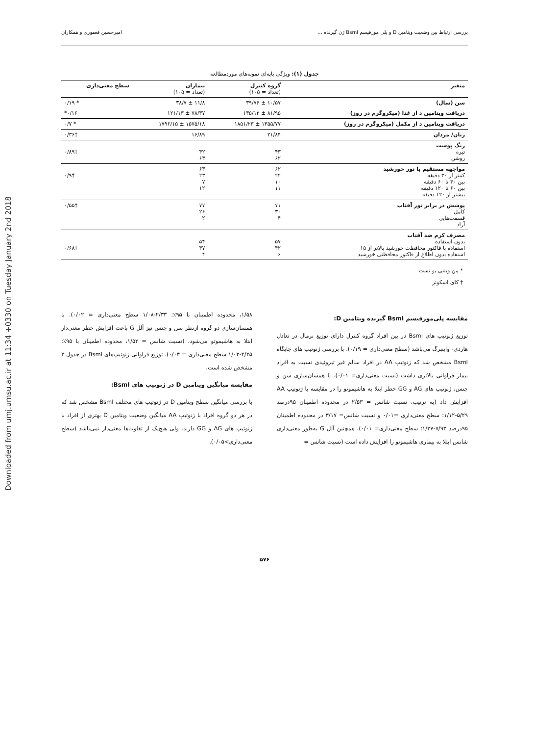Downloaded from umj.umsu.ac.ir at 11:34 +0330 on Tuesday January 2nd 2018
بررسی ارتباط بین وضعیت ویتامین D و پلی مورفیسم BsmI ژن گیرنده … امیرحسین فغفوری و همکاران
جدول (۱): ویژگی پایه‌ای نمونه‌های موردمطالعه
| متغیر | گروه کنترل (تعداد = ۱۰۵) | بیماران (تعداد = ۱۰۵) | سطح معنی‌داری |
| --- | --- | --- | --- |
| سن (سال) | ۱۰/۵۷ ± ۳۹/۷۶ | ۱۱/۸ ± ۳۸/۷ | * ۰/۱۹ |
| دریافت ویتامین د از غذا (میکروگرم در روز) | ۸۱/۹۵ ± ۱۳۵/۱۳ | ۷۸/۳۷ ± ۱۲۱/۱۳ | ۰/۱۶* |
| دریافت ویتامین د از مکمل (میکروگرم در روز) | ۱۳۵۵/۷۷ ± ۱۸۵۱/۲۳ | ۱۵۷۵/۱۸ ± ۱۷۹۶/۱۵ | * ۰/۷ |
| زنان/ مردان | ۲۱/۸۴ | ۱۶/۸۹ | †۰/۳۶ |
| رنگ پوست تیره روشن | ۴۳ ۶۲ | ۴۲ ۶۳ | †۰/۸۹ |
| مواجهه مستقیم با نور خورشید کمتر از ۳۰ دقیقه بین ۳۰ تا ۶۰ دقیقه بین ۶۰ تا ۱۲۰ دقیقه بیشتر از ۱۲۰ دقیقه | ۶۲ ۲۲ ۱۰ ۱۱ | ۶۳ ۲۳ ۷ ۱۲ | †۰/۹ |
| پوشش در برابر نور آفتاب کامل قسمت‌هایی آزاد | ۷۱ ۳۰ ۴ | ۷۷ ۲۶ ۲ | †۰/۵۵ |
| مصرف کرم ضد آفتاب بدون استفاده استفاده با فاکتور محافظت خورشید بالاتر از ۱۵ استفاده بدون اطلاع از فاکتور محافظتی خورشید | ۵۷ ۴۲ ۶ | ۵۴ ۴۷ ۴ | †۰/۶۸ |
* من ویتنی یو تست
† کای اسکوئر
مقایسه پلی‌مورفیسم BsmI گیرنده ویتامین D:
توزیع ژنوتیپ های BsmI در بین افراد گروه کنترل دارای توزیع نرمال در تعادل هاردی- واینبرگ می‌باشد (سطح معنی‌داری = ۰/۱۹). با بررسی ژنوتیپ های جایگاه BsmI مشخص شد که ژنوتیپ AA در افراد سالم غیر تیروئیدی نسبت به افراد بیمار فراوانی بالاتری داشت (نسبت معنی‌داری= ۰/۰۱). با همسان‌سازی سن و جنس، ژنوتیپ های AG و GG خطر ابتلا به هاشیموتو را در مقایسه با ژنوتیپ AA افزایش داد (به ترتیب، نسبت شانس = ۲/۵۳ در محدوده اطمینان ۹۵درصد ۵/۲۹-۱/۱۲: سطح معنی‌داری =۰/۰۱ و نسبت شانس= ۳/۱۷ در محدوده اطمینان ۹۵درصد ۷/۹۳-۱/۲۷: سطح معنی‌داری= ۰/۰۱). همچنین آلل G به‌طور معنی‌داری شانس ابتلا به بیماری هاشیموتو را افزایش داده است (نسبت شانس =
۱/۵۸، محدوده اطمینان با ۹۵٪: ۲/۳۳-۱/۰۸ سطح معنی‌داری = ۰/۰۲). با همسان‌سازی دو گروه ازنظر سن و جنس نیز آلل G باعث افزایش خطر معنی‌دار ابتلا به هاشیموتو می‌شود، (نسبت شانس = ۱/۵۲، محدوده اطمینان با ۹۵٪: ۲/۲۵-۱/۰۳ سطح معنی‌داری = ۰/۰۳). توزیع فراوانی ژنوتیپ‌های BsmI در جدول ۲ مشخص شده است.
مقایسه میانگین ویتامین D در ژنوتیپ های BsmI:
با بررسی میانگین سطح ویتامین D در ژنوتیپ های مختلف BsmI مشخص شد که در هر دو گروه افراد با ژنوتیپ AA میانگین وضعیت ویتامین D بهتری از افراد با ژنوتیپ های AG و GG دارند. ولی هیچ‌یک از تفاوت‌ها معنی‌دار نمی‌باشد (سطح معنی‌داری>۰/۰۵).
۵۷۶